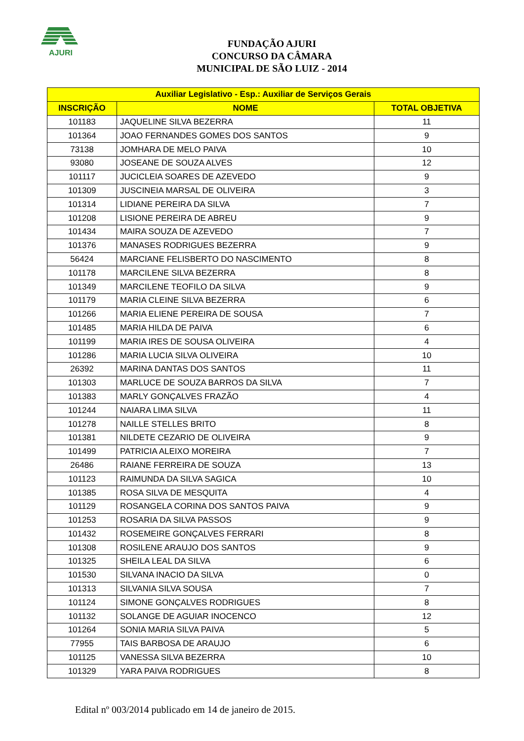AJURI
FUNDAÇÃO AJURI
CONCURSO DA CÂMARA
MUNICIPAL DE SÃO LUIZ - 2014
| Auxiliar Legislativo - Esp.: Auxiliar de Serviços Gerais | | |
| --- | --- | --- |
| INSCRIÇÃO | NOME | TOTAL OBJETIVA |
| 101183 | JAQUELINE SILVA BEZERRA | 11 |
| 101364 | JOAO FERNANDES GOMES DOS SANTOS | 9 |
| 73138 | JOMHARA DE MELO PAIVA | 10 |
| 93080 | JOSEANE DE SOUZA ALVES | 12 |
| 101117 | JUCICLEIA SOARES DE AZEVEDO | 9 |
| 101309 | JUSCINEIA MARSAL DE OLIVEIRA | 3 |
| 101314 | LIDIANE PEREIRA DA SILVA | 7 |
| 101208 | LISIONE PEREIRA DE ABREU | 9 |
| 101434 | MAIRA SOUZA DE AZEVEDO | 7 |
| 101376 | MANASES RODRIGUES BEZERRA | 9 |
| 56424 | MARCIANE FELISBERTO DO NASCIMENTO | 8 |
| 101178 | MARCILENE SILVA BEZERRA | 8 |
| 101349 | MARCILENE TEOFILO DA SILVA | 9 |
| 101179 | MARIA CLEINE SILVA BEZERRA | 6 |
| 101266 | MARIA ELIENE PEREIRA DE SOUSA | 7 |
| 101485 | MARIA HILDA DE PAIVA | 6 |
| 101199 | MARIA IRES DE SOUSA OLIVEIRA | 4 |
| 101286 | MARIA LUCIA SILVA OLIVEIRA | 10 |
| 26392 | MARINA DANTAS DOS SANTOS | 11 |
| 101303 | MARLUCE DE SOUZA BARROS DA SILVA | 7 |
| 101383 | MARLY GONÇALVES FRAZÃO | 4 |
| 101244 | NAIARA LIMA SILVA | 11 |
| 101278 | NAILLE STELLES BRITO | 8 |
| 101381 | NILDETE CEZARIO DE OLIVEIRA | 9 |
| 101499 | PATRICIA ALEIXO MOREIRA | 7 |
| 26486 | RAIANE FERREIRA DE SOUZA | 13 |
| 101123 | RAIMUNDA DA SILVA SAGICA | 10 |
| 101385 | ROSA SILVA DE MESQUITA | 4 |
| 101129 | ROSANGELA CORINA DOS SANTOS PAIVA | 9 |
| 101253 | ROSARIA DA SILVA PASSOS | 9 |
| 101432 | ROSEMEIRE GONÇALVES FERRARI | 8 |
| 101308 | ROSILENE ARAUJO DOS SANTOS | 9 |
| 101325 | SHEILA LEAL DA SILVA | 6 |
| 101530 | SILVANA INACIO DA SILVA | 0 |
| 101313 | SILVANIA SILVA SOUSA | 7 |
| 101124 | SIMONE GONÇALVES RODRIGUES | 8 |
| 101132 | SOLANGE DE AGUIAR INOCENCO | 12 |
| 101264 | SONIA MARIA SILVA PAIVA | 5 |
| 77955 | TAIS BARBOSA DE ARAUJO | 6 |
| 101125 | VANESSA SILVA BEZERRA | 10 |
| 101329 | YARA PAIVA RODRIGUES | 8 |
Edital nº 003/2014 publicado em 14 de janeiro de 2015.